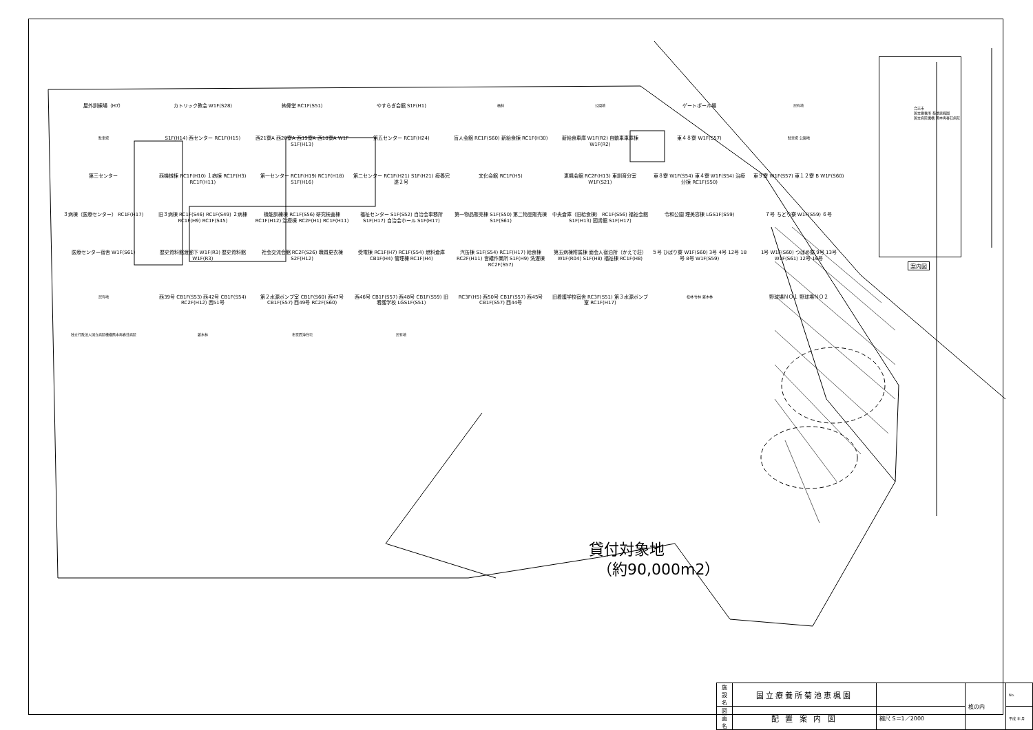屋外訓練場（H7）
カトリック教会 W1F(S28)
納骨堂 RC1F(S51)
やすらぎ会館 S1F(H1)
檜林
公園地
ゲートボール場
民有地
駐車場
S1F(H14) 西センター RC1F(H15)
西21寮A 西20寮A 西19寮A 西18寮A W1F S1F(H13)
第五センター RC1F(H24)
盲人会館 RC1F(S60) 新給食棟 RC1F(H30)
新給食車庫 W1F(R2) 自動車車庫棟 W1F(R2)
東４８寮 W1F(S57)
駐車場 公園地
第三センター
西機械棟 RC1F(H10) １病棟 RC1F(H3) RC1F(H11)
第一センター RC1F(H19) RC1F(H18) S1F(H16)
第二センター RC1F(H21) S1F(H21) 療養完遂２号
文化会館 RC1F(H5)
恵楓会館 RC2F(H13) 東訓育分室 W1F(S21)
東８寮 W1F(S54) 東４寮 W1F(S54) 治療分棟 RC1F(S50)
東９寮 W1F(S57) 東１２寮 B W1F(S60)
３病棟（医療センター） RC1F(H17)
旧３病棟 RC1F(S46) RC1F(S49) ２病棟 RC1F(H9) RC1F(S45)
機能訓練棟 RC1F(S56) 研究検査棟 RC1F(H12) 治療棟 RC2F(H1) RC1F(H11)
福祉センター S1F(S52) 自治会事務所 S1F(H17) 自治会ホール S1F(H17)
第一物品販売棟 S1F(S50) 第二物品販売棟 S1F(S61)
中央倉庫（旧給食棟） RC1F(S56) 福祉会館 S1F(H13) 図書館 S1F(H17)
令和公園 理美容棟 LGS1F(S59)
７号 ちどり寮 W1F(S59) ６号
医療センター宿舎 W1F(S61)
歴史資料館渡廊下 W1F(R3) 歴史資料館 W1F(R3)
社会交流会館 RC2F(S26) 職員更衣棟 S2F(H12)
受電棟 RC1F(H7) RC1F(S54) 燃料倉庫 CB1F(H4) 管理棟 RC1F(H4)
汽缶棟 S1F(S54) RC1F(H17) 給食棟 RC2F(H11) 営繕作業所 S1F(H9) 洗濯棟 RC2F(S57)
第五病棟附属棟 面会人宿泊所（かえで荘） W1F(R04) S1F(H8) 福祉棟 RC1F(H8)
５号 ひばり寮 W1F(S60) 3号 4号 12号 18号 8号 W1F(S59)
1号 W1F(S60) つばめ寮 9号 13号 W1F(S61) 12号 16号
民有地
西39号 CB1F(S53) 西42号 CB1F(S54) RC2F(H12) 西51号
第２水源ポンプ室 CB1F(S60) 西47号 CB1F(S57) 西49号 RC2F(S60)
西46号 CB1F(S57) 西48号 CB1F(S59) 旧看護学校 LGS1F(S51)
RC3F(H5) 西50号 CB1F(S57) 西45号 CB1F(S57) 西44号
旧看護学校宿舎 RC3F(S51) 第３水源ポンプ室 RC1F(H17)
松林 竹林 雑木林
野球場ＮＯ１ 野球場ＮＯ２
独立行政法人国立病院機構熊本再春荘病院
雑木林
市営西沖住宅
民有地
合志市
国立療養所 菊池恵楓園
国立病院機構 熊本再春荘病院
案内図
貸付対象地
（約90,000m2）
| 施設名 | 国立療養所菊池恵楓園 | | 枚の内 | No. |
| 図面名 | 配 置 案 内 図 | 縮尺 S＝1／2000 | | 平成 年 月 |